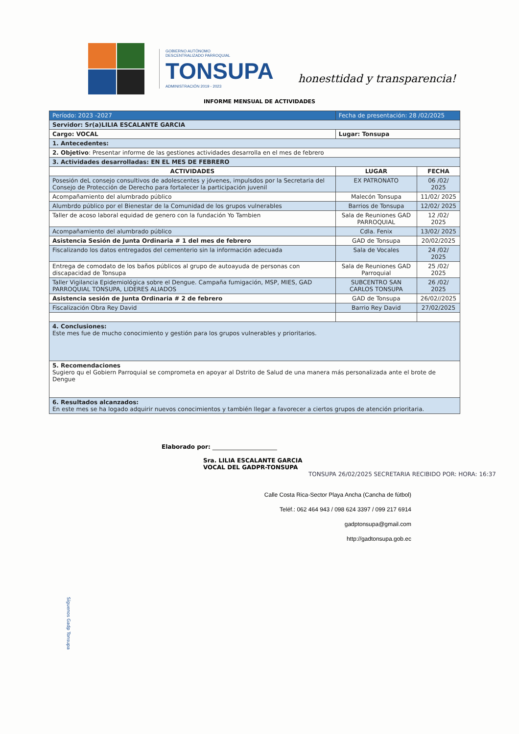GOBIERNO AUTÓNOMO
DESCENTRALIZADO PARROQUIAL
TONSUPA
ADMINISTRACIÓN 2019 - 2023
honesttidad y transparencia!
INFORME MENSUAL DE ACTIVIDADES
| Período: 2023 -2027 | Fecha de presentación: 28 /02/2025 | |
| Servidor: Sr(a)LILIA ESCALANTE GARCIA | | |
| Cargo: VOCAL | Lugar: Tonsupa | |
| 1. Antecedentes: | | |
| 2. Objetivo : Presentar informe de las gestiones actividades desarrolla en el mes de febrero | | |
| 3. Actividades desarrolladas: EN EL MES DE FEBRERO | | |
| ACTIVIDADES | LUGAR | FECHA |
| Posesión deL consejo consultivos de adolescentes y jóvenes, impulsdos por la Secretaria del Consejo de Protección de Derecho para fortalecer la participación juvenil | EX PATRONATO | 06 /02/ 2025 |
| Acompañamiento del alumbrado público | Malecón Tonsupa | 11/02/ 2025 |
| Alumbrdo público por el Bienestar de la Comunidad de los grupos vulnerables | Barrios de Tonsupa | 12/02/ 2025 |
| Taller de acoso laboral equidad de genero con la fundación Yo Tambien | Sala de Reuniones GAD PARROQUIAL | 12 /02/ 2025 |
| Acompañamiento del alumbrado público | Cdla. Fenix | 13/02/ 2025 |
| Asistencia Sesión de Junta Ordinaria # 1 del mes de febrero | GAD de Tonsupa | 20/02/2025 |
| Fiscalizando los datos entregados del cementerio sin la información adecuada | Sala de Vocales | 24 /02/ 2025 |
| Entrega de comodato de los baños públicos al grupo de autoayuda de personas con discapacidad de Tonsupa | Sala de Reuniones GAD Parroquial | 25 /02/ 2025 |
| Taller Vigilancia Epidemiológica sobre el Dengue. Campaña fumigación, MSP, MIES, GAD PARROQUIAL TONSUPA, LIDERES ALIADOS | SUBCENTRO SAN CARLOS TONSUPA | 26 /02/ 2025 |
| Asistencia sesión de Junta Ordinaria # 2 de febrero | GAD de Tonsupa | 26/02//2025 |
| Fiscalización Obra Rey David | Barrio Rey David | 27/02/2025 |
| 4. Conclusiones: Este mes fue de mucho conocimiento y gestión para los grupos vulnerables y prioritarios. | | |
| 5. Recomendaciones Sugiero qu el Gobiern Parroquial se comprometa en apoyar al Dstrito de Salud de una manera más personalizada ante el brote de Dengue | | |
| 6. Resultados alcanzados: En este mes se ha logado adquirir nuevos conocimientos y también llegar a favorecer a ciertos grupos de atención prioritaria. | | |
Elaborado por: ______________________
Sra. LILIA ESCALANTE GARCIA
VOCAL DEL GADPR-TONSUPA
TONSUPA 26/02/2025 SECRETARIA RECIBIDO POR: HORA: 16:37
Calle Costa Rica-Sector Playa Ancha (Cancha de fútbol)
Teléf.: 062 464 943 / 098 624 3397 / 099 217 6914
gadptonsupa@gmail.com
http://gadtonsupa.gob.ec
Síguenos Gadp Tonsupa